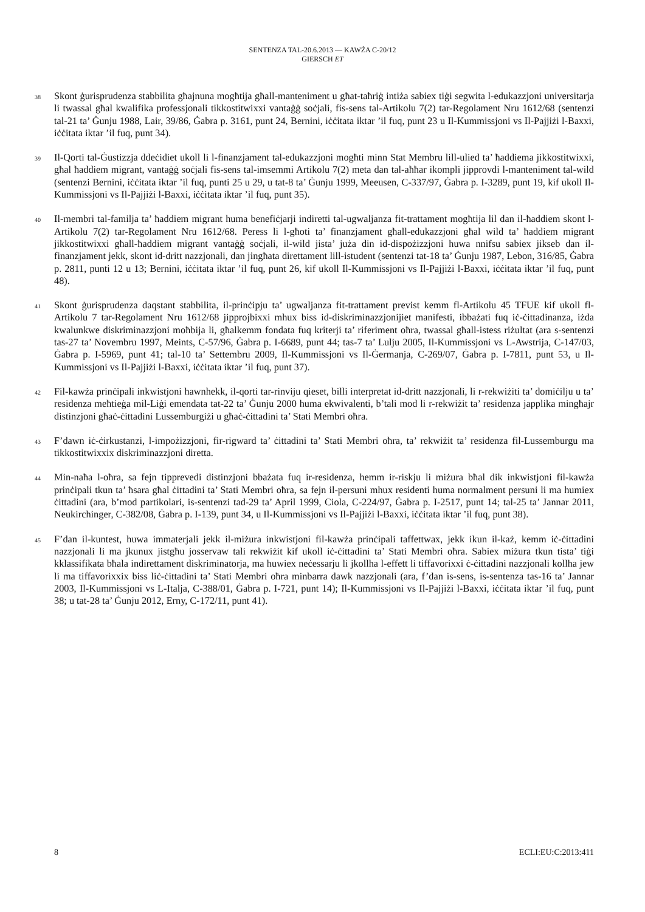SENTENZA TAL-20.6.2013 — KAWŻA C-20/12
GIERSCH ET
38
Skont ġurisprudenza stabbilita għajnuna mogħtija għall-manteniment u għat-taħriġ intiża sabiex tiġi segwita l-edukazzjoni universitarja li twassal għal kwalifika professjonali tikkostitwixxi vantaġġ soċjali, fis-sens tal-Artikolu 7(2) tar-Regolament Nru 1612/68 (sentenzi tal-21 ta’ Ġunju 1988, Lair, 39/86, Ġabra p. 3161, punt 24, Bernini, iċċitata iktar ’il fuq, punt 23 u Il-Kummissjoni vs Il-Pajjiżi l-Baxxi, iċċitata iktar ’il fuq, punt 34).
39
Il-Qorti tal-Ġustizzja ddeċidiet ukoll li l-finanzjament tal-edukazzjoni mogħti minn Stat Membru lill-ulied ta’ ħaddiema jikkostitwixxi, għal ħaddiem migrant, vantaġġ soċjali fis-sens tal-imsemmi Artikolu 7(2) meta dan tal-aħħar ikompli jipprovdi l-manteniment tal-wild (sentenzi Bernini, iċċitata iktar ’il fuq, punti 25 u 29, u tat-8 ta’ Ġunju 1999, Meeusen, C-337/97, Ġabra p. I-3289, punt 19, kif ukoll Il-Kummissjoni vs Il-Pajjiżi l-Baxxi, iċċitata iktar ’il fuq, punt 35).
40
Il-membri tal-familja ta’ ħaddiem migrant huma benefiċjarji indiretti tal-ugwaljanza fit-trattament mogħtija lil dan il-ħaddiem skont l-Artikolu 7(2) tar-Regolament Nru 1612/68. Peress li l-għoti ta’ finanzjament għall-edukazzjoni għal wild ta’ ħaddiem migrant jikkostitwixxi għall-ħaddiem migrant vantaġġ soċjali, il-wild jista’ juża din id-dispożizzjoni huwa nnifsu sabiex jikseb dan il-finanzjament jekk, skont id-dritt nazzjonali, dan jingħata direttament lill-istudent (sentenzi tat-18 ta’ Ġunju 1987, Lebon, 316/85, Ġabra p. 2811, punti 12 u 13; Bernini, iċċitata iktar ’il fuq, punt 26, kif ukoll Il-Kummissjoni vs Il-Pajjiżi l-Baxxi, iċċitata iktar ’il fuq, punt 48).
41
Skont ġurisprudenza daqstant stabbilita, il-prinċipju ta’ ugwaljanza fit-trattament previst kemm fl-Artikolu 45 TFUE kif ukoll fl-Artikolu 7 tar-Regolament Nru 1612/68 jipprojbixxi mhux biss id-diskriminazzjonijiet manifesti, ibbażati fuq iċ-ċittadinanza, iżda kwalunkwe diskriminazzjoni moħbija li, għalkemm fondata fuq kriterji ta’ riferiment oħra, twassal għall-istess riżultat (ara s-sentenzi tas-27 ta’ Novembru 1997, Meints, C-57/96, Ġabra p. I-6689, punt 44; tas-7 ta’ Lulju 2005, Il-Kummissjoni vs L-Awstrija, C-147/03, Ġabra p. I-5969, punt 41; tal-10 ta’ Settembru 2009, Il-Kummissjoni vs Il-Ġermanja, C-269/07, Ġabra p. I-7811, punt 53, u Il-Kummissjoni vs Il-Pajjiżi l-Baxxi, iċċitata iktar ’il fuq, punt 37).
42
Fil-kawża prinċipali inkwistjoni hawnhekk, il-qorti tar-rinviju qieset, billi interpretat id-dritt nazzjonali, li r-rekwiżiti ta’ domiċilju u ta’ residenza meħtieġa mil-Liġi emendata tat-22 ta’ Ġunju 2000 huma ekwivalenti, b’tali mod li r-rekwiżit ta’ residenza japplika mingħajr distinzjoni għaċ-ċittadini Lussemburgiżi u għaċ-ċittadini ta’ Stati Membri oħra.
43
F’dawn iċ-ċirkustanzi, l-impożizzjoni, fir-rigward ta’ ċittadini ta’ Stati Membri oħra, ta’ rekwiżit ta’ residenza fil-Lussemburgu ma tikkostitwixxix diskriminazzjoni diretta.
44
Min-naħa l-oħra, sa fejn tipprevedi distinzjoni bbażata fuq ir-residenza, hemm ir-riskju li miżura bħal dik inkwistjoni fil-kawża prinċipali tkun ta’ ħsara għal ċittadini ta’ Stati Membri oħra, sa fejn il-persuni mhux residenti huma normalment persuni li ma humiex ċittadini (ara, b’mod partikolari, is-sentenzi tad-29 ta’ April 1999, Ciola, C-224/97, Ġabra p. I-2517, punt 14; tal-25 ta’ Jannar 2011, Neukirchinger, C-382/08, Ġabra p. I-139, punt 34, u Il-Kummissjoni vs Il-Pajjiżi l-Baxxi, iċċitata iktar ’il fuq, punt 38).
45
F’dan il-kuntest, huwa immaterjali jekk il-miżura inkwistjoni fil-kawża prinċipali taffettwax, jekk ikun il-każ, kemm iċ-ċittadini nazzjonali li ma jkunux jistgħu josservaw tali rekwiżit kif ukoll iċ-ċittadini ta’ Stati Membri oħra. Sabiex miżura tkun tista’ tiġi kklassifikata bħala indirettament diskriminatorja, ma huwiex neċessarju li jkollha l-effett li tiffavorixxi ċ-ċittadini nazzjonali kollha jew li ma tiffavorixxix biss liċ-ċittadini ta’ Stati Membri oħra minbarra dawk nazzjonali (ara, f’dan is-sens, is-sentenza tas-16 ta’ Jannar 2003, Il-Kummissjoni vs L-Italja, C-388/01, Ġabra p. I-721, punt 14); Il-Kummissjoni vs Il-Pajjiżi l-Baxxi, iċċitata iktar ’il fuq, punt 38; u tat-28 ta’ Ġunju 2012, Erny, C-172/11, punt 41).
8 ECLI:EU:C:2013:411